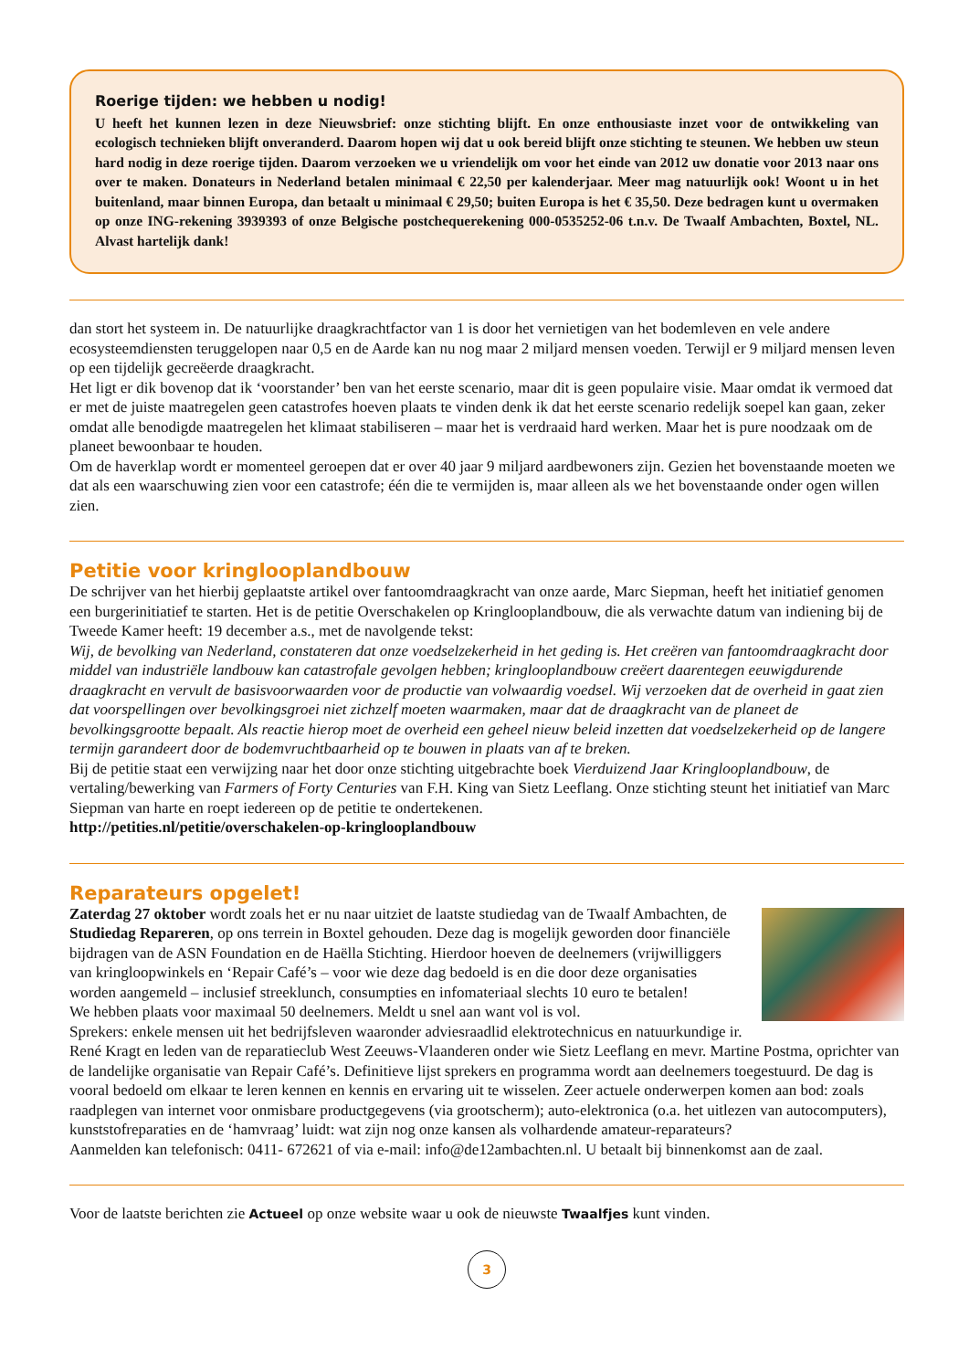Roerige tijden: we hebben u nodig!
U heeft het kunnen lezen in deze Nieuwsbrief: onze stichting blijft. En onze enthousiaste inzet voor de ontwikkeling van ecologisch technieken blijft onveranderd. Daarom hopen wij dat u ook bereid blijft onze stichting te steunen. We hebben uw steun hard nodig in deze roerige tijden. Daarom verzoeken we u vriendelijk om voor het einde van 2012 uw donatie voor 2013 naar ons over te maken. Donateurs in Nederland betalen minimaal € 22,50 per kalenderjaar. Meer mag natuurlijk ook! Woont u in het buitenland, maar binnen Europa, dan betaalt u minimaal € 29,50; buiten Europa is het € 35,50. Deze bedragen kunt u overmaken op onze ING-rekening 3939393 of onze Belgische postchequerekening 000-0535252-06 t.n.v. De Twaalf Ambachten, Boxtel, NL. Alvast hartelijk dank!
dan stort het systeem in. De natuurlijke draagkrachtfactor van 1 is door het vernietigen van het bodemleven en vele andere ecosysteemdiensten teruggelopen naar 0,5 en de Aarde kan nu nog maar 2 miljard mensen voeden. Terwijl er 9 miljard mensen leven op een tijdelijk gecreëerde draagkracht.
Het ligt er dik bovenop dat ik ‘voorstander’ ben van het eerste scenario, maar dit is geen populaire visie. Maar omdat ik vermoed dat er met de juiste maatregelen geen catastrofes hoeven plaats te vinden denk ik dat het eerste scenario redelijk soepel kan gaan, zeker omdat alle benodigde maatregelen het klimaat stabiliseren – maar het is verdraaid hard werken. Maar het is pure noodzaak om de planeet bewoonbaar te houden.
Om de haverklap wordt er momenteel geroepen dat er over 40 jaar 9 miljard aardbewoners zijn. Gezien het bovenstaande moeten we dat als een waarschuwing zien voor een catastrofe; één die te vermijden is, maar alleen als we het bovenstaande onder ogen willen zien.
Petitie voor kringlooplandbouw
De schrijver van het hierbij geplaatste artikel over fantoomdraagkracht van onze aarde, Marc Siepman, heeft het initiatief genomen een burgerinitiatief te starten. Het is de petitie Overschakelen op Kringlooplandbouw, die als verwachte datum van indiening bij de Tweede Kamer heeft: 19 december a.s., met de navolgende tekst:
Wij, de bevolking van Nederland, constateren dat onze voedselzekerheid in het geding is. Het creëren van fantoomdraagkracht door middel van industriële landbouw kan catastrofale gevolgen hebben; kringlooplandbouw creëert daarentegen eeuwigdurende draagkracht en vervult de basisvoorwaarden voor de productie van volwaardig voedsel. Wij verzoeken dat de overheid in gaat zien dat voorspellingen over bevolkingsgroei niet zichzelf moeten waarmaken, maar dat de draagkracht van de planeet de bevolkingsgrootte bepaalt. Als reactie hierop moet de overheid een geheel nieuw beleid inzetten dat voedselzekerheid op de langere termijn garandeert door de bodemvruchtbaarheid op te bouwen in plaats van af te breken.
Bij de petitie staat een verwijzing naar het door onze stichting uitgebrachte boek Vierduizend Jaar Kringlooplandbouw, de vertaling/bewerking van Farmers of Forty Centuries van F.H. King van Sietz Leeflang. Onze stichting steunt het initiatief van Marc Siepman van harte en roept iedereen op de petitie te ondertekenen.
http://petities.nl/petitie/overschakelen-op-kringlooplandbouw
Reparateurs opgelet!
Zaterdag 27 oktober wordt zoals het er nu naar uitziet de laatste studiedag van de Twaalf Ambachten, de Studiedag Repareren, op ons terrein in Boxtel gehouden. Deze dag is mogelijk geworden door financiële bijdragen van de ASN Foundation en de Haëlla Stichting. Hierdoor hoeven de deelnemers (vrijwilliggers van kringloopwinkels en ‘Repair Café’s – voor wie deze dag bedoeld is en die door deze organisaties worden aangemeld – inclusief streeklunch, consumpties en infomateriaal slechts 10 euro te betalen!
We hebben plaats voor maximaal 50 deelnemers. Meldt u snel aan want vol is vol.
Sprekers: enkele mensen uit het bedrijfsleven waaronder adviesraadlid elektrotechnicus en natuurkundige ir. René Kragt en leden van de reparatieclub West Zeeuws-Vlaanderen onder wie Sietz Leeflang en mevr. Martine Postma, oprichter van de landelijke organisatie van Repair Café’s. Definitieve lijst sprekers en programma wordt aan deelnemers toegestuurd. De dag is vooral bedoeld om elkaar te leren kennen en kennis en ervaring uit te wisselen. Zeer actuele onderwerpen komen aan bod: zoals raadplegen van internet voor onmisbare productgegevens (via grootscherm); auto-elektronica (o.a. het uitlezen van autocomputers), kunststofreparaties en de ‘hamvraag’ luidt: wat zijn nog onze kansen als volhardende amateur-reparateurs?
Aanmelden kan telefonisch: 0411- 672621 of via e-mail: info@de12ambachten.nl. U betaalt bij binnenkomst aan de zaal.
Voor de laatste berichten zie Actueel op onze website waar u ook de nieuwste Twaalfjes kunt vinden.
3